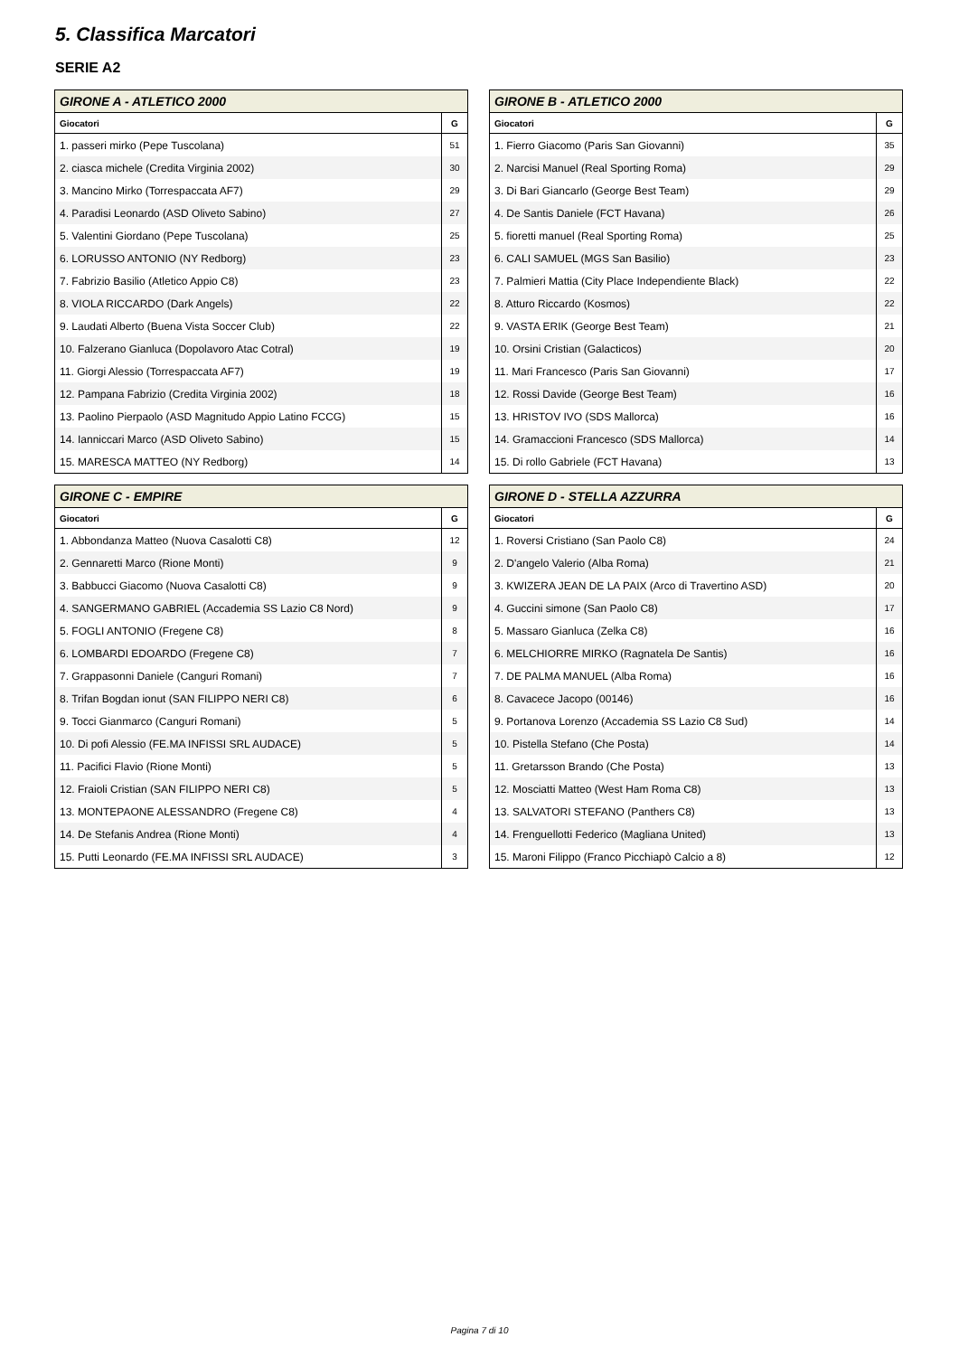5. Classifica Marcatori
SERIE A2
| GIRONE A - ATLETICO 2000 | |
| --- | --- |
| Giocatori | G |
| 1. passeri mirko (Pepe Tuscolana) | 51 |
| 2. ciasca michele (Credita Virginia 2002) | 30 |
| 3. Mancino Mirko (Torrespaccata AF7) | 29 |
| 4. Paradisi Leonardo (ASD Oliveto Sabino) | 27 |
| 5. Valentini Giordano (Pepe Tuscolana) | 25 |
| 6. LORUSSO ANTONIO (NY Redborg) | 23 |
| 7. Fabrizio Basilio (Atletico Appio C8) | 23 |
| 8. VIOLA RICCARDO (Dark Angels) | 22 |
| 9. Laudati Alberto (Buena Vista Soccer Club) | 22 |
| 10. Falzerano Gianluca (Dopolavoro Atac Cotral) | 19 |
| 11. Giorgi Alessio (Torrespaccata AF7) | 19 |
| 12. Pampana Fabrizio (Credita Virginia 2002) | 18 |
| 13. Paolino Pierpaolo (ASD Magnitudo Appio Latino FCCG) | 15 |
| 14. Ianniccari Marco (ASD Oliveto Sabino) | 15 |
| 15. MARESCA MATTEO (NY Redborg) | 14 |
| GIRONE B - ATLETICO 2000 | |
| --- | --- |
| Giocatori | G |
| 1. Fierro Giacomo (Paris San Giovanni) | 35 |
| 2. Narcisi Manuel (Real Sporting Roma) | 29 |
| 3. Di Bari Giancarlo (George Best Team) | 29 |
| 4. De Santis Daniele (FCT Havana) | 26 |
| 5. fioretti manuel (Real Sporting Roma) | 25 |
| 6. CALI SAMUEL (MGS San Basilio) | 23 |
| 7. Palmieri Mattia (City Place Independiente Black) | 22 |
| 8. Atturo Riccardo (Kosmos) | 22 |
| 9. VASTA ERIK (George Best Team) | 21 |
| 10. Orsini Cristian (Galacticos) | 20 |
| 11. Mari Francesco (Paris San Giovanni) | 17 |
| 12. Rossi Davide (George Best Team) | 16 |
| 13. HRISTOV IVO (SDS Mallorca) | 16 |
| 14. Gramaccioni Francesco (SDS Mallorca) | 14 |
| 15. Di rollo Gabriele (FCT Havana) | 13 |
| GIRONE C - EMPIRE | |
| --- | --- |
| Giocatori | G |
| 1. Abbondanza Matteo (Nuova Casalotti C8) | 12 |
| 2. Gennaretti Marco (Rione Monti) | 9 |
| 3. Babbucci Giacomo (Nuova Casalotti C8) | 9 |
| 4. SANGERMANO GABRIEL (Accademia SS Lazio C8 Nord) | 9 |
| 5. FOGLI ANTONIO (Fregene C8) | 8 |
| 6. LOMBARDI EDOARDO (Fregene C8) | 7 |
| 7. Grappasonni Daniele (Canguri Romani) | 7 |
| 8. Trifan Bogdan ionut (SAN FILIPPO NERI C8) | 6 |
| 9. Tocci Gianmarco (Canguri Romani) | 5 |
| 10. Di pofi Alessio (FE.MA INFISSI SRL AUDACE) | 5 |
| 11. Pacifici Flavio (Rione Monti) | 5 |
| 12. Fraioli Cristian (SAN FILIPPO NERI C8) | 5 |
| 13. MONTEPAONE ALESSANDRO (Fregene C8) | 4 |
| 14. De Stefanis Andrea (Rione Monti) | 4 |
| 15. Putti Leonardo (FE.MA INFISSI SRL AUDACE) | 3 |
| GIRONE D - STELLA AZZURRA | |
| --- | --- |
| Giocatori | G |
| 1. Roversi Cristiano (San Paolo C8) | 24 |
| 2. D'angelo Valerio (Alba Roma) | 21 |
| 3. KWIZERA JEAN DE LA PAIX (Arco di Travertino ASD) | 20 |
| 4. Guccini simone (San Paolo C8) | 17 |
| 5. Massaro Gianluca (Zelka C8) | 16 |
| 6. MELCHIORRE MIRKO (Ragnatela De Santis) | 16 |
| 7. DE PALMA MANUEL (Alba Roma) | 16 |
| 8. Cavacece Jacopo (00146) | 16 |
| 9. Portanova Lorenzo (Accademia SS Lazio C8 Sud) | 14 |
| 10. Pistella Stefano (Che Posta) | 14 |
| 11. Gretarsson Brando (Che Posta) | 13 |
| 12. Mosciatti Matteo (West Ham Roma C8) | 13 |
| 13. SALVATORI STEFANO (Panthers C8) | 13 |
| 14. Frenguellotti Federico (Magliana United) | 13 |
| 15. Maroni Filippo (Franco Picchiapò Calcio a 8) | 12 |
Pagina 7 di 10